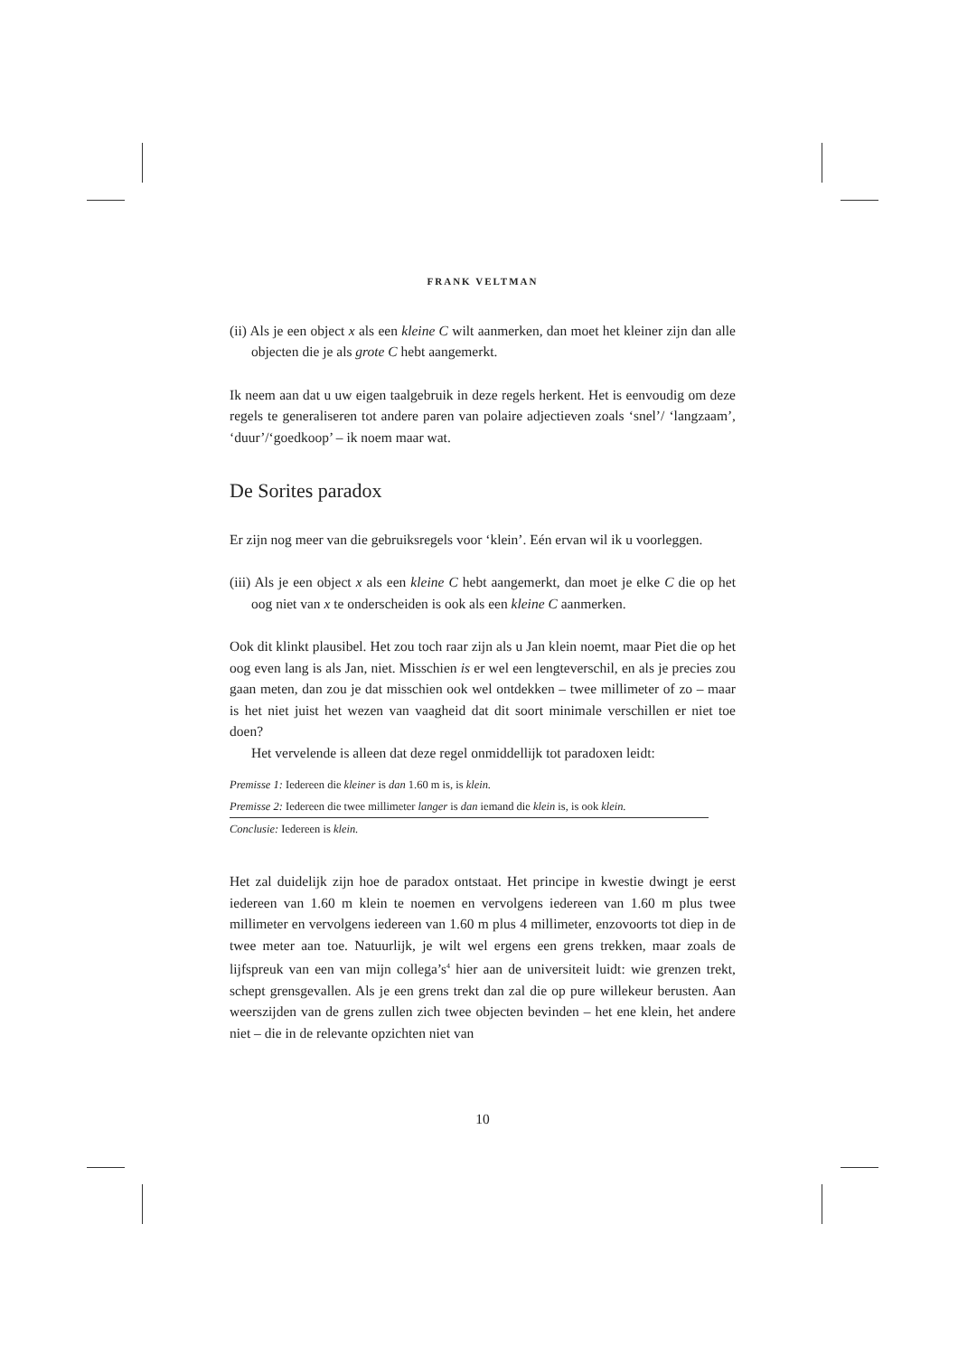FRANK VELTMAN
(ii) Als je een object x als een kleine C wilt aanmerken, dan moet het kleiner zijn dan alle objecten die je als grote C hebt aangemerkt.
Ik neem aan dat u uw eigen taalgebruik in deze regels herkent. Het is eenvoudig om deze regels te generaliseren tot andere paren van polaire adjectieven zoals ‘snel’/ ‘langzaam’, ‘duur’/‘goedkoop’ – ik noem maar wat.
De Sorites paradox
Er zijn nog meer van die gebruiksregels voor ‘klein’. Eén ervan wil ik u voorleggen.
(iii) Als je een object x als een kleine C hebt aangemerkt, dan moet je elke C die op het oog niet van x te onderscheiden is ook als een kleine C aanmerken.
Ook dit klinkt plausibel. Het zou toch raar zijn als u Jan klein noemt, maar Piet die op het oog even lang is als Jan, niet. Misschien is er wel een lengteverschil, en als je precies zou gaan meten, dan zou je dat misschien ook wel ontdekken – twee millimeter of zo – maar is het niet juist het wezen van vaagheid dat dit soort minimale verschillen er niet toe doen?
Het vervelende is alleen dat deze regel onmiddellijk tot paradoxen leidt:
Premisse 1: Iedereen die kleiner is dan 1.60 m is, is klein.
Premisse 2: Iedereen die twee millimeter langer is dan iemand die klein is, is ook klein.
Conclusie: Iedereen is klein.
Het zal duidelijk zijn hoe de paradox ontstaat. Het principe in kwestie dwingt je eerst iedereen van 1.60 m klein te noemen en vervolgens iedereen van 1.60 m plus twee millimeter en vervolgens iedereen van 1.60 m plus 4 millimeter, enzovoorts tot diep in de twee meter aan toe. Natuurlijk, je wilt wel ergens een grens trekken, maar zoals de lijfspreuk van een van mijn collega’s<sup>4</sup> hier aan de universiteit luidt: wie grenzen trekt, schept grensgevallen. Als je een grens trekt dan zal die op pure willekeur berusten. Aan weerszijden van de grens zullen zich twee objecten bevinden – het ene klein, het andere niet – die in de relevante opzichten niet van
10